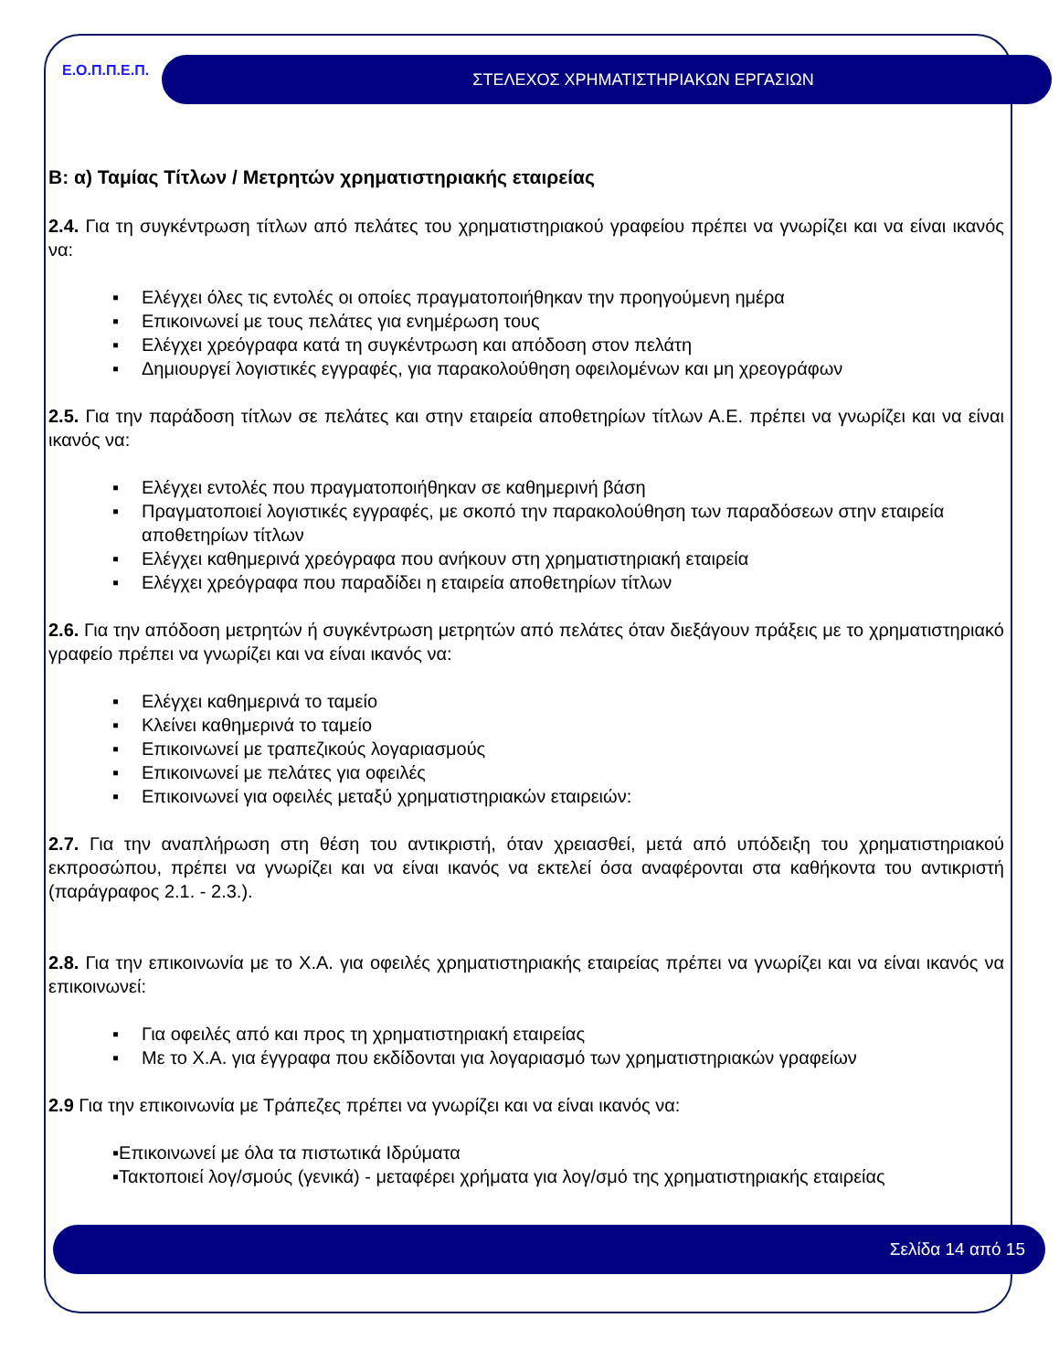Ε.Ο.Π.Π.Ε.Π.
ΣΤΕΛΕΧΟΣ ΧΡΗΜΑΤΙΣΤΗΡΙΑΚΩΝ ΕΡΓΑΣΙΩΝ
Β: α) Ταμίας Τίτλων / Μετρητών χρηματιστηριακής εταιρείας
2.4. Για τη συγκέντρωση τίτλων από πελάτες του χρηματιστηριακού γραφείου πρέπει να γνωρίζει και να είναι ικανός να:
▪ Ελέγχει όλες τις εντολές οι οποίες πραγματοποιήθηκαν την προηγούμενη ημέρα
▪ Επικοινωνεί με τους πελάτες για ενημέρωση τους
▪ Ελέγχει χρεόγραφα κατά τη συγκέντρωση και απόδοση στον πελάτη
▪ Δημιουργεί λογιστικές εγγραφές, για παρακολούθηση οφειλομένων και μη χρεογράφων
2.5. Για την παράδοση τίτλων σε πελάτες και στην εταιρεία αποθετηρίων τίτλων Α.Ε. πρέπει να γνωρίζει και να είναι ικανός να:
▪ Ελέγχει εντολές που πραγματοποιήθηκαν σε καθημερινή βάση
▪ Πραγματοποιεί λογιστικές εγγραφές, με σκοπό την παρακολούθηση των παραδόσεων στην εταιρεία αποθετηρίων τίτλων
▪ Ελέγχει καθημερινά χρεόγραφα που ανήκουν στη χρηματιστηριακή εταιρεία
▪ Ελέγχει χρεόγραφα που παραδίδει η εταιρεία αποθετηρίων τίτλων
2.6. Για την απόδοση μετρητών ή συγκέντρωση μετρητών από πελάτες όταν διεξάγουν πράξεις με το χρηματιστηριακό γραφείο πρέπει να γνωρίζει και να είναι ικανός να:
▪ Ελέγχει καθημερινά το ταμείο
▪ Κλείνει καθημερινά το ταμείο
▪ Επικοινωνεί με τραπεζικούς λογαριασμούς
▪ Επικοινωνεί με πελάτες για οφειλές
▪ Επικοινωνεί για οφειλές μεταξύ χρηματιστηριακών εταιρειών:
2.7. Για την αναπλήρωση στη θέση του αντικριστή, όταν χρειασθεί, μετά από υπόδειξη του χρηματιστηριακού εκπροσώπου, πρέπει να γνωρίζει και να είναι ικανός να εκτελεί όσα αναφέρονται στα καθήκοντα του αντικριστή (παράγραφος 2.1. - 2.3.).
2.8. Για την επικοινωνία με το Χ.Α. για οφειλές χρηματιστηριακής εταιρείας πρέπει να γνωρίζει και να είναι ικανός να επικοινωνεί:
▪ Για οφειλές από και προς τη χρηματιστηριακή εταιρείας
▪ Με το Χ.Α. για έγγραφα που εκδίδονται για λογαριασμό των χρηματιστηριακών γραφείων
2.9 Για την επικοινωνία με Τράπεζες πρέπει να γνωρίζει και να είναι ικανός να:
▪Επικοινωνεί με όλα τα πιστωτικά Ιδρύματα
▪Τακτοποιεί λογ/σμούς (γενικά) - μεταφέρει χρήματα για λογ/σμό της χρηματιστηριακής εταιρείας
Σελίδα 14 από 15